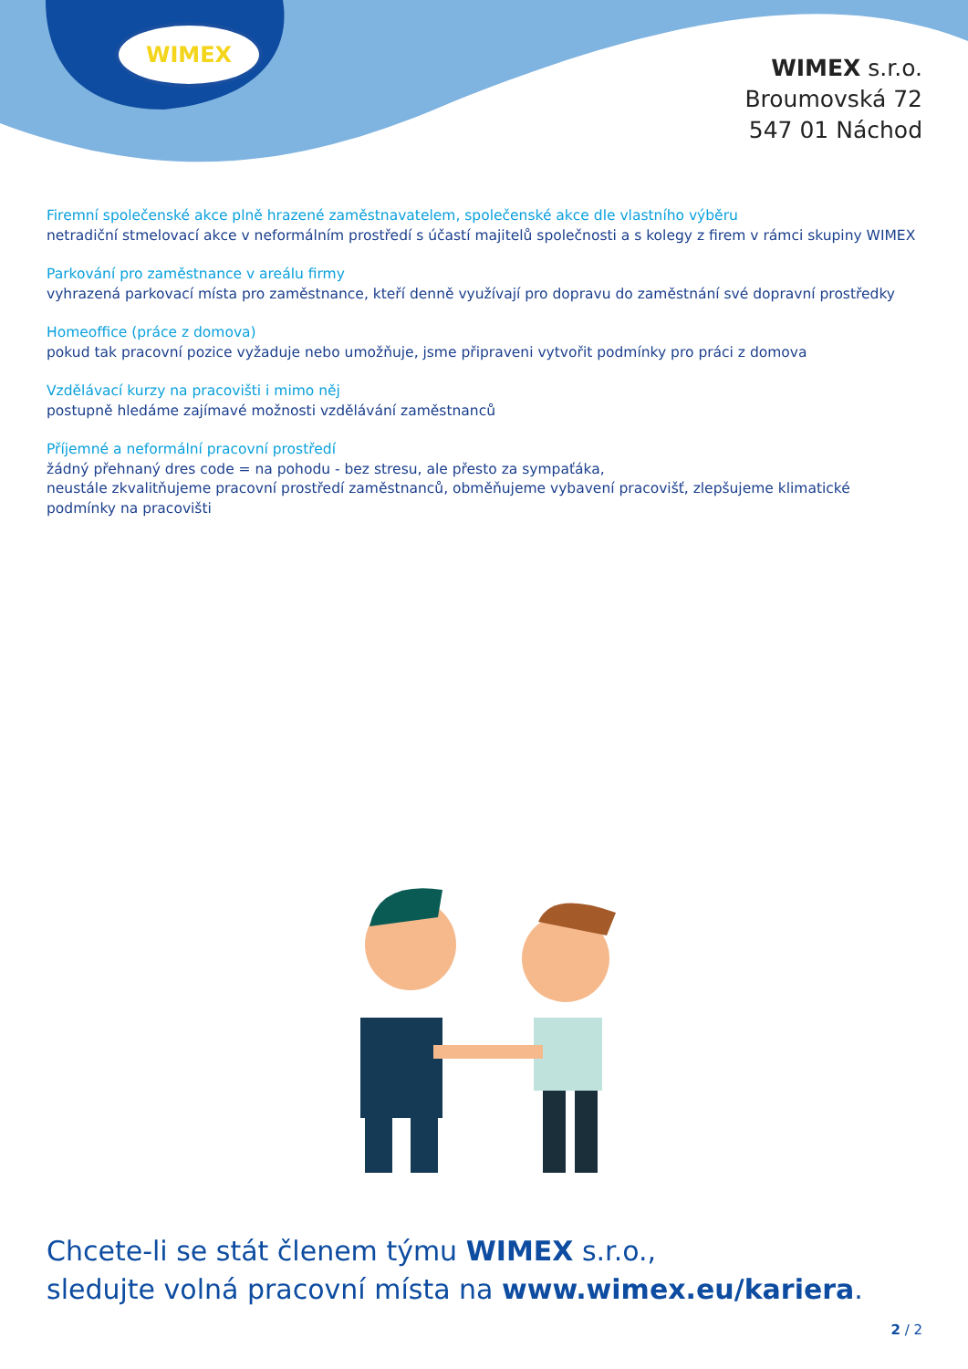WIMEX
WIMEX s.r.o.
Broumovská 72
547 01 Náchod
Firemní společenské akce plně hrazené zaměstnavatelem, společenské akce dle vlastního výběru
netradiční stmelovací akce v neformálním prostředí s účastí majitelů společnosti a s kolegy z firem v rámci skupiny WIMEX
Parkování pro zaměstnance v areálu firmy
vyhrazená parkovací místa pro zaměstnance, kteří denně využívají pro dopravu do zaměstnání své dopravní prostředky
Homeoffice (práce z domova)
pokud tak pracovní pozice vyžaduje nebo umožňuje, jsme připraveni vytvořit podmínky pro práci z domova
Vzdělávací kurzy na pracovišti i mimo něj
postupně hledáme zajímavé možnosti vzdělávání zaměstnanců
Příjemné a neformální pracovní prostředí
žádný přehnaný dres code = na pohodu - bez stresu, ale přesto za sympaťáka,
neustále zkvalitňujeme pracovní prostředí zaměstnanců, obměňujeme vybavení pracovišť, zlepšujeme klimatické podmínky na pracovišti
Chcete-li se stát členem týmu WIMEX s.r.o.,
sledujte volná pracovní místa na www.wimex.eu/kariera.
2 / 2